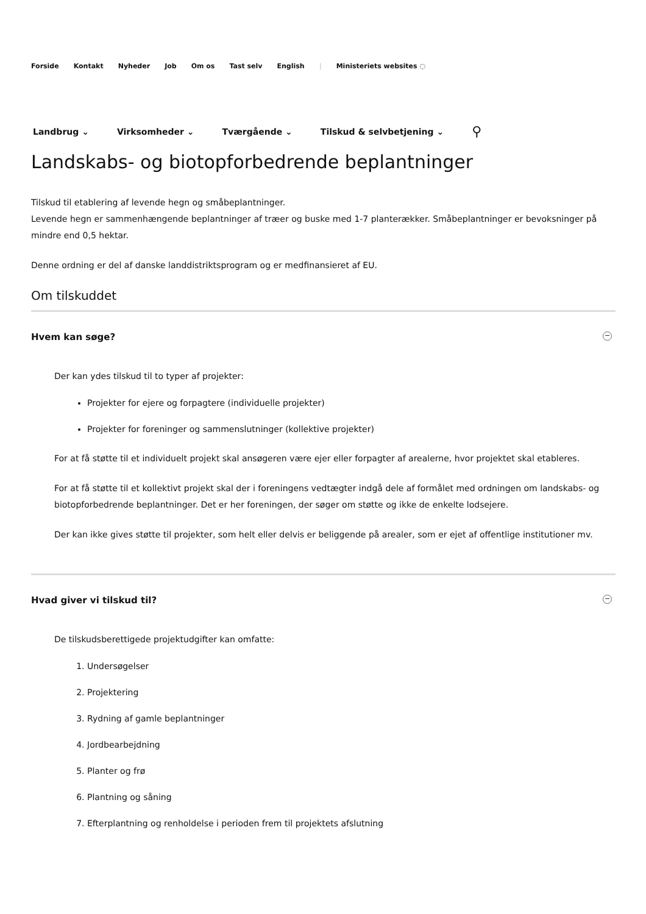Forside Kontakt Nyheder Job Om os Tast selv English | Ministeriets websites ◌
Landbrug ⌄ Virksomheder ⌄ Tværgående ⌄ Tilskud & selvbetjening ⌄ ⚲
Landskabs- og biotopforbedrende beplantninger
Tilskud til etablering af levende hegn og småbeplantninger.
Levende hegn er sammenhængende beplantninger af træer og buske med 1-7 planterækker. Småbeplantninger er bevoksninger på mindre end 0,5 hektar.
Denne ordning er del af danske landdistriktsprogram og er medfinansieret af EU.
Om tilskuddet
Hvem kan søge? −
Der kan ydes tilskud til to typer af projekter:
Projekter for ejere og forpagtere (individuelle projekter)
Projekter for foreninger og sammenslutninger (kollektive projekter)
For at få støtte til et individuelt projekt skal ansøgeren være ejer eller forpagter af arealerne, hvor projektet skal etableres.
For at få støtte til et kollektivt projekt skal der i foreningens vedtægter indgå dele af formålet med ordningen om landskabs- og biotopforbedrende beplantninger. Det er her foreningen, der søger om støtte og ikke de enkelte lodsejere.
Der kan ikke gives støtte til projekter, som helt eller delvis er beliggende på arealer, som er ejet af offentlige institutioner mv.
Hvad giver vi tilskud til? −
De tilskudsberettigede projektudgifter kan omfatte:
1. Undersøgelser
2. Projektering
3. Rydning af gamle beplantninger
4. Jordbearbejdning
5. Planter og frø
6. Plantning og såning
7. Efterplantning og renholdelse i perioden frem til projektets afslutning